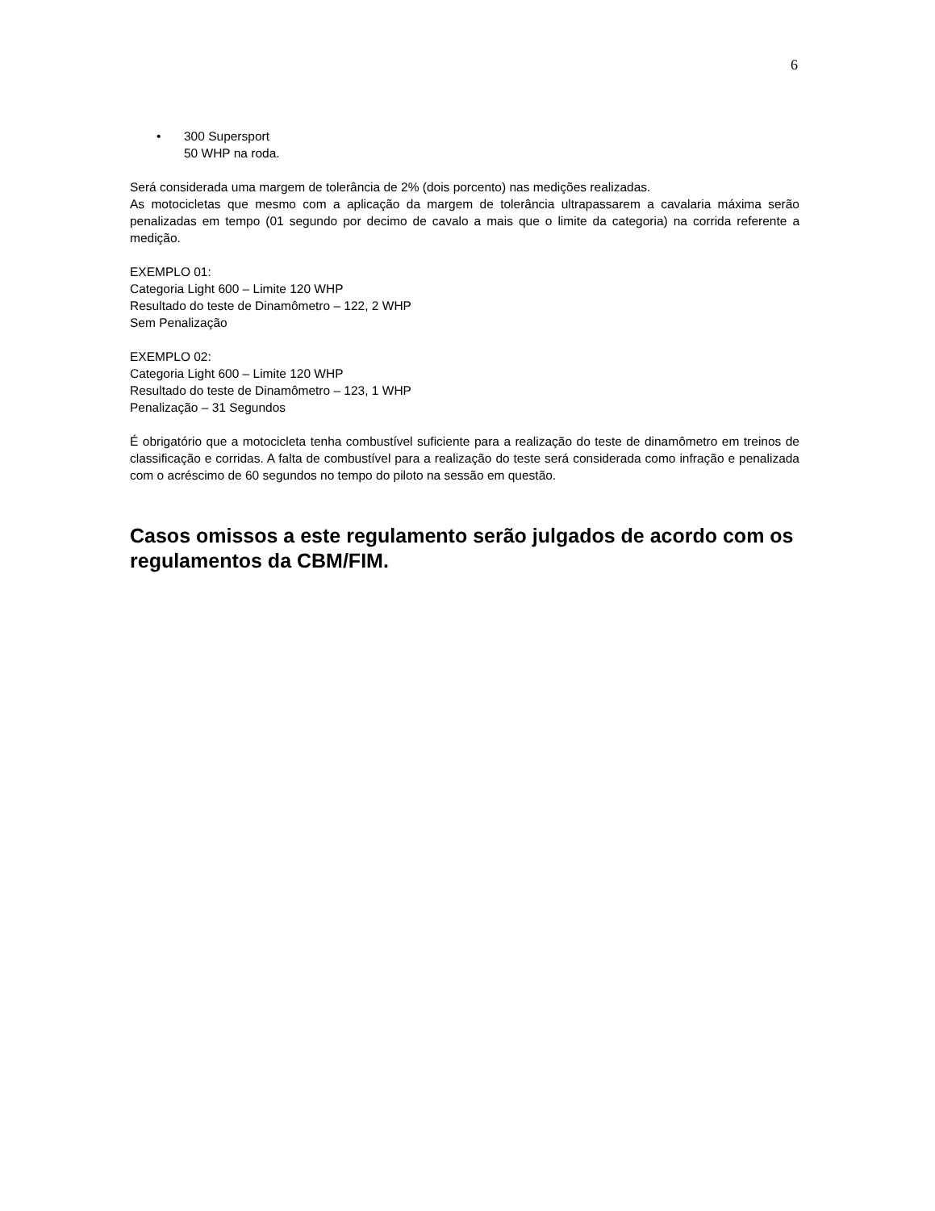6
• 300 Supersport
50 WHP na roda.
Será considerada uma margem de tolerância de 2% (dois porcento) nas medições realizadas.
As motocicletas que mesmo com a aplicação da margem de tolerância ultrapassarem a cavalaria máxima serão penalizadas em tempo (01 segundo por decimo de cavalo a mais que o limite da categoria) na corrida referente a medição.
EXEMPLO 01:
Categoria Light 600 – Limite 120 WHP
Resultado do teste de Dinamômetro – 122, 2 WHP
Sem Penalização
EXEMPLO 02:
Categoria Light 600 – Limite 120 WHP
Resultado do teste de Dinamômetro – 123, 1 WHP
Penalização – 31 Segundos
É obrigatório que a motocicleta tenha combustível suficiente para a realização do teste de dinamômetro em treinos de classificação e corridas. A falta de combustível para a realização do teste será considerada como infração e penalizada com o acréscimo de 60 segundos no tempo do piloto na sessão em questão.
Casos omissos a este regulamento serão julgados de acordo com os regulamentos da CBM/FIM.